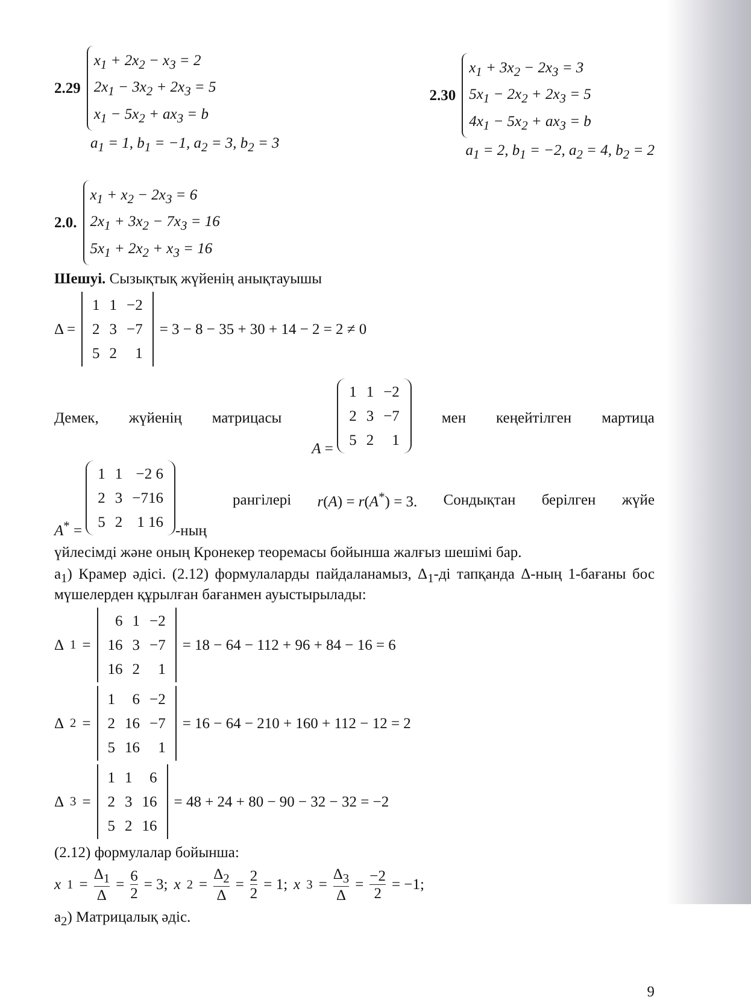2.29
x<sub>1</sub> + 2x<sub>2</sub> − x<sub>3</sub> = 2
2x<sub>1</sub> − 3x<sub>2</sub> + 2x<sub>3</sub> = 5
x<sub>1</sub> − 5x<sub>2</sub> + ax<sub>3</sub> = b
a<sub>1</sub> = 1, b<sub>1</sub> = −1, a<sub>2</sub> = 3, b<sub>2</sub> = 3
2.30
x<sub>1</sub> + 3x<sub>2</sub> − 2x<sub>3</sub> = 3
5x<sub>1</sub> − 2x<sub>2</sub> + 2x<sub>3</sub> = 5
4x<sub>1</sub> − 5x<sub>2</sub> + ax<sub>3</sub> = b
a<sub>1</sub> = 2, b<sub>1</sub> = −2, a<sub>2</sub> = 4, b<sub>2</sub> = 2
2.0.
x<sub>1</sub> + x<sub>2</sub> − 2x<sub>3</sub> = 6
2x<sub>1</sub> + 3x<sub>2</sub> − 7x<sub>3</sub> = 16
5x<sub>1</sub> + 2x<sub>2</sub> + x<sub>3</sub> = 16
Шешуі. Сызықтық жүйенің анықтауышы
Δ =
| 1 | 1 | −2 |
| 2 | 3 | −7 |
| 5 | 2 | 1 |
= 3 − 8 − 35 + 30 + 14 − 2 = 2 ≠ 0
Демек, жүйенің матрицасы A =
| 1 | 1 | −2 |
| 2 | 3 | −7 |
| 5 | 2 | 1 |
мен кеңейтілген мартица
A<sup>*</sup> =
| 1 | 1 | −2 6 |
| 2 | 3 | −716 |
| 5 | 2 | 1 16 |
-ның рангілері r(A) = r(A<sup>*</sup>) = 3. Сондықтан берілген жүйе
үйлесімді және оның Кронекер теоремасы бойынша жалғыз шешімі бар.
а<sub>1</sub>) Крамер әдісі. (2.12) формулаларды пайдаланамыз, Δ<sub>1</sub>-ді тапқанда Δ-ның 1-бағаны бос мүшелерден құрылған бағанмен ауыстырылады:
Δ<sub>1</sub> =
| 6 | 1 | −2 |
| 16 | 3 | −7 |
| 16 | 2 | 1 |
= 18 − 64 − 112 + 96 + 84 − 16 = 6
Δ<sub>2</sub> =
| 1 | 6 | −2 |
| 2 | 16 | −7 |
| 5 | 16 | 1 |
= 16 − 64 − 210 + 160 + 112 − 12 = 2
Δ<sub>3</sub> =
| 1 | 1 | 6 |
| 2 | 3 | 16 |
| 5 | 2 | 16 |
= 48 + 24 + 80 − 90 − 32 − 32 = −2
(2.12) формулалар бойынша:
x<sub>1</sub> = Δ<sub>1</sub> Δ = 6 2 = 3; x<sub>2</sub> = Δ<sub>2</sub> Δ = 2 2 = 1; x<sub>3</sub> = Δ<sub>3</sub> Δ = −2 2 = −1;
а<sub>2</sub>) Матрицалық әдіс.
9